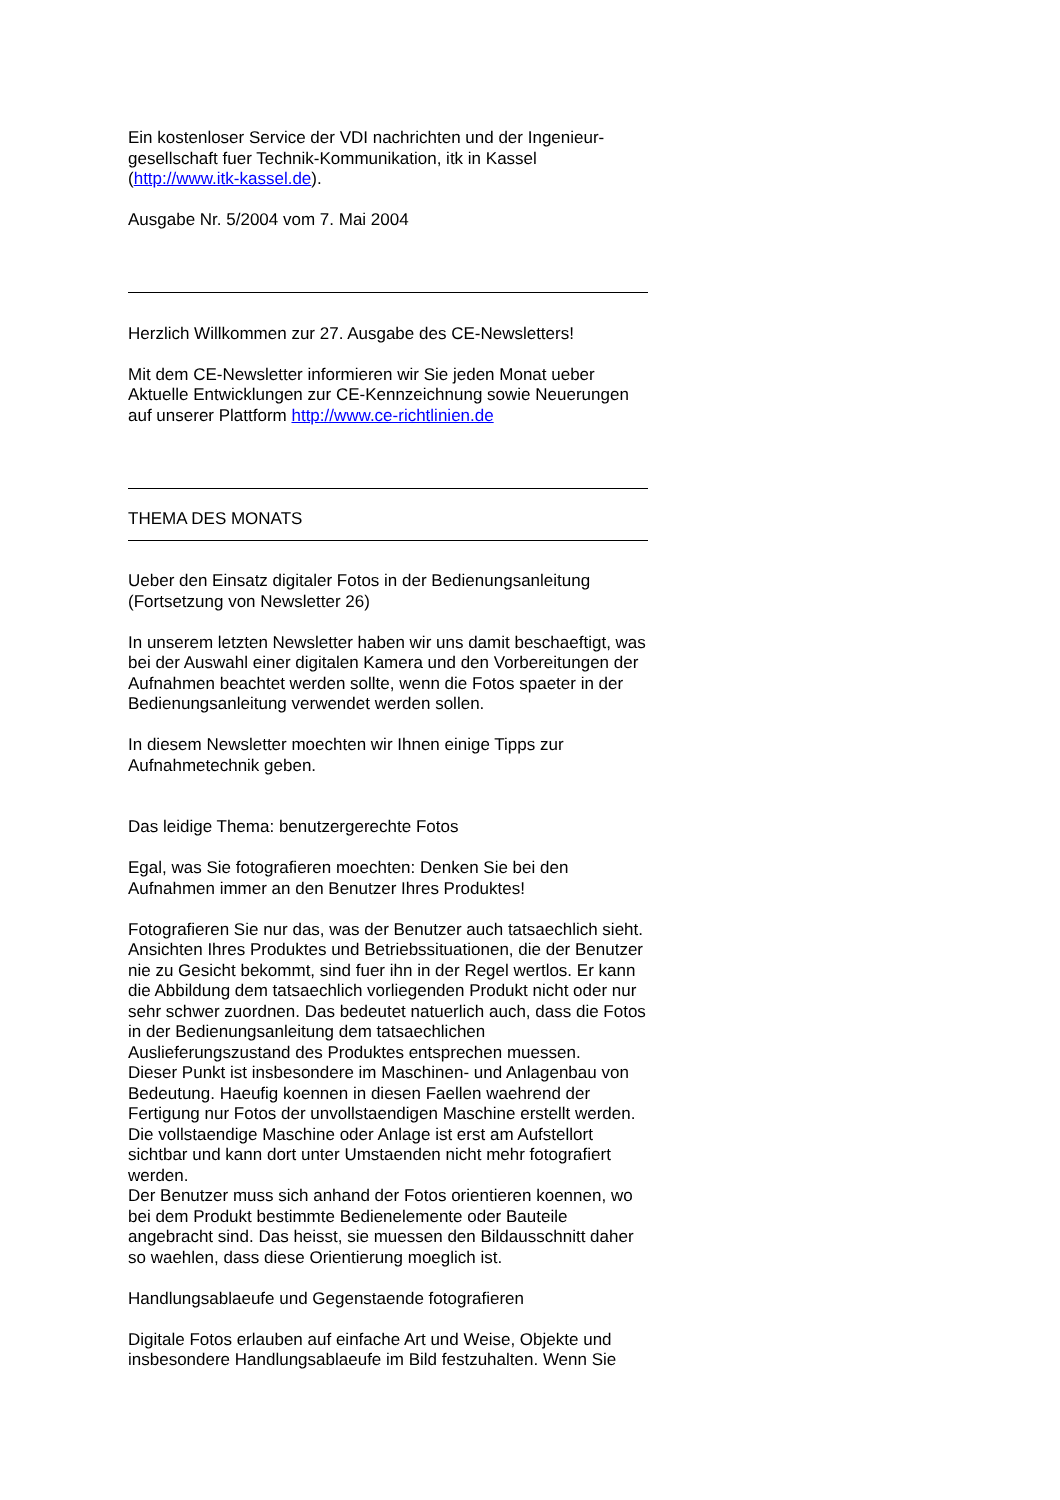Ein kostenloser Service der VDI nachrichten und der Ingenieur-gesellschaft fuer Technik-Kommunikation, itk in Kassel (http://www.itk-kassel.de).
Ausgabe Nr. 5/2004 vom 7. Mai 2004
Herzlich Willkommen zur 27. Ausgabe des CE-Newsletters!
Mit dem CE-Newsletter informieren wir Sie jeden Monat ueber Aktuelle Entwicklungen zur CE-Kennzeichnung sowie Neuerungen auf unserer Plattform http://www.ce-richtlinien.de
THEMA DES MONATS
Ueber den Einsatz digitaler Fotos in der Bedienungsanleitung (Fortsetzung von Newsletter 26)
In unserem letzten Newsletter haben wir uns damit beschaeftigt, was bei der Auswahl einer digitalen Kamera und den Vorbereitungen der Aufnahmen beachtet werden sollte, wenn die Fotos spaeter in der Bedienungsanleitung verwendet werden sollen.
In diesem Newsletter moechten wir Ihnen einige Tipps zur Aufnahmetechnik geben.
Das leidige Thema: benutzergerechte Fotos
Egal, was Sie fotografieren moechten: Denken Sie bei den Aufnahmen immer an den Benutzer Ihres Produktes!
Fotografieren Sie nur das, was der Benutzer auch tatsaechlich sieht. Ansichten Ihres Produktes und Betriebssituationen, die der Benutzer nie zu Gesicht bekommt, sind fuer ihn in der Regel wertlos. Er kann die Abbildung dem tatsaechlich vorliegenden Produkt nicht oder nur sehr schwer zuordnen. Das bedeutet natuerlich auch, dass die Fotos in der Bedienungsanleitung dem tatsaechlichen Auslieferungszustand des Produktes entsprechen muessen.
Dieser Punkt ist insbesondere im Maschinen- und Anlagenbau von Bedeutung. Haeufig koennen in diesen Faellen waehrend der Fertigung nur Fotos der unvollstaendigen Maschine erstellt werden. Die vollstaendige Maschine oder Anlage ist erst am Aufstellort sichtbar und kann dort unter Umstaenden nicht mehr fotografiert werden.
Der Benutzer muss sich anhand der Fotos orientieren koennen, wo bei dem Produkt bestimmte Bedienelemente oder Bauteile angebracht sind. Das heisst, sie muessen den Bildausschnitt daher so waehlen, dass diese Orientierung moeglich ist.
Handlungsablaeufe und Gegenstaende fotografieren
Digitale Fotos erlauben auf einfache Art und Weise, Objekte und insbesondere Handlungsablaeufe im Bild festzuhalten. Wenn Sie